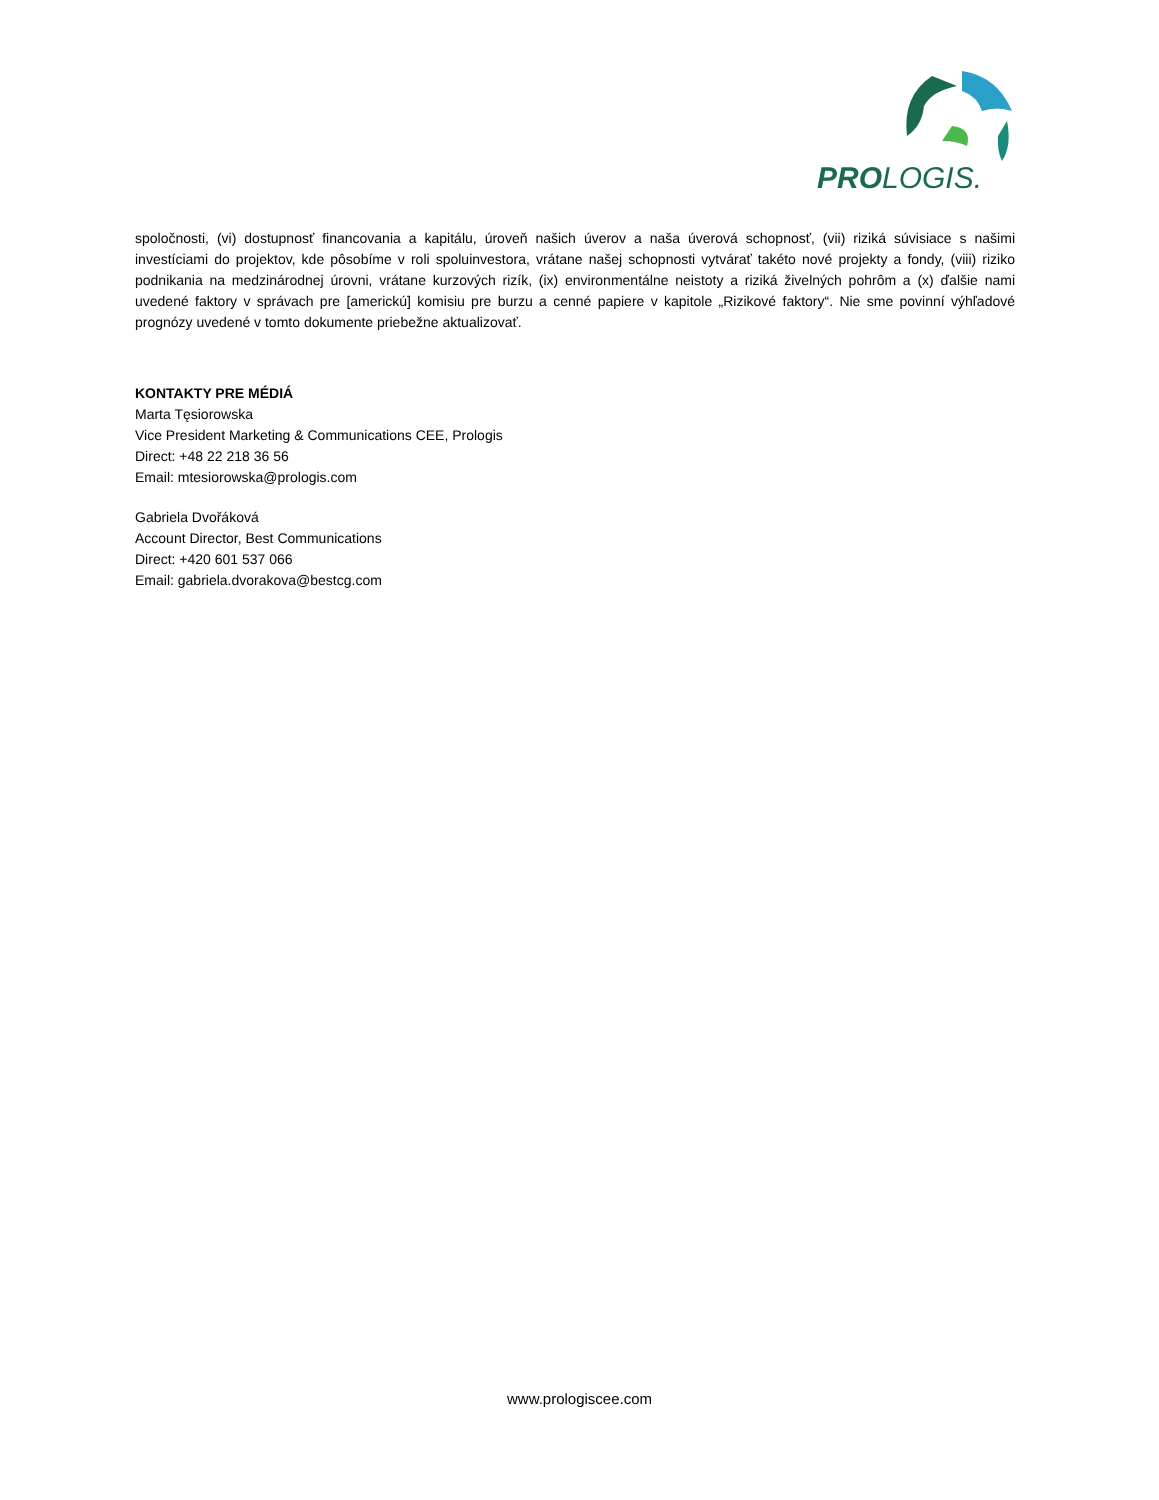PROLOGIS.
spoločnosti, (vi) dostupnosť financovania a kapitálu, úroveň našich úverov a naša úverová schopnosť, (vii) riziká súvisiace s našimi investíciami do projektov, kde pôsobíme v roli spoluinvestora, vrátane našej schopnosti vytvárať takéto nové projekty a fondy, (viii) riziko podnikania na medzinárodnej úrovni, vrátane kurzových rizík, (ix) environmentálne neistoty a riziká živelných pohrôm a (x) ďalšie nami uvedené faktory v správach pre [americkú] komisiu pre burzu a cenné papiere v kapitole „Rizikové faktory“. Nie sme povinní výhľadové prognózy uvedené v tomto dokumente priebežne aktualizovať.
KONTAKTY PRE MÉDIÁ
Marta Tęsiorowska
Vice President Marketing & Communications CEE, Prologis
Direct: +48 22 218 36 56
Email: mtesiorowska@prologis.com
Gabriela Dvořáková
Account Director, Best Communications
Direct: +420 601 537 066
Email: gabriela.dvorakova@bestcg.com
www.prologiscee.com